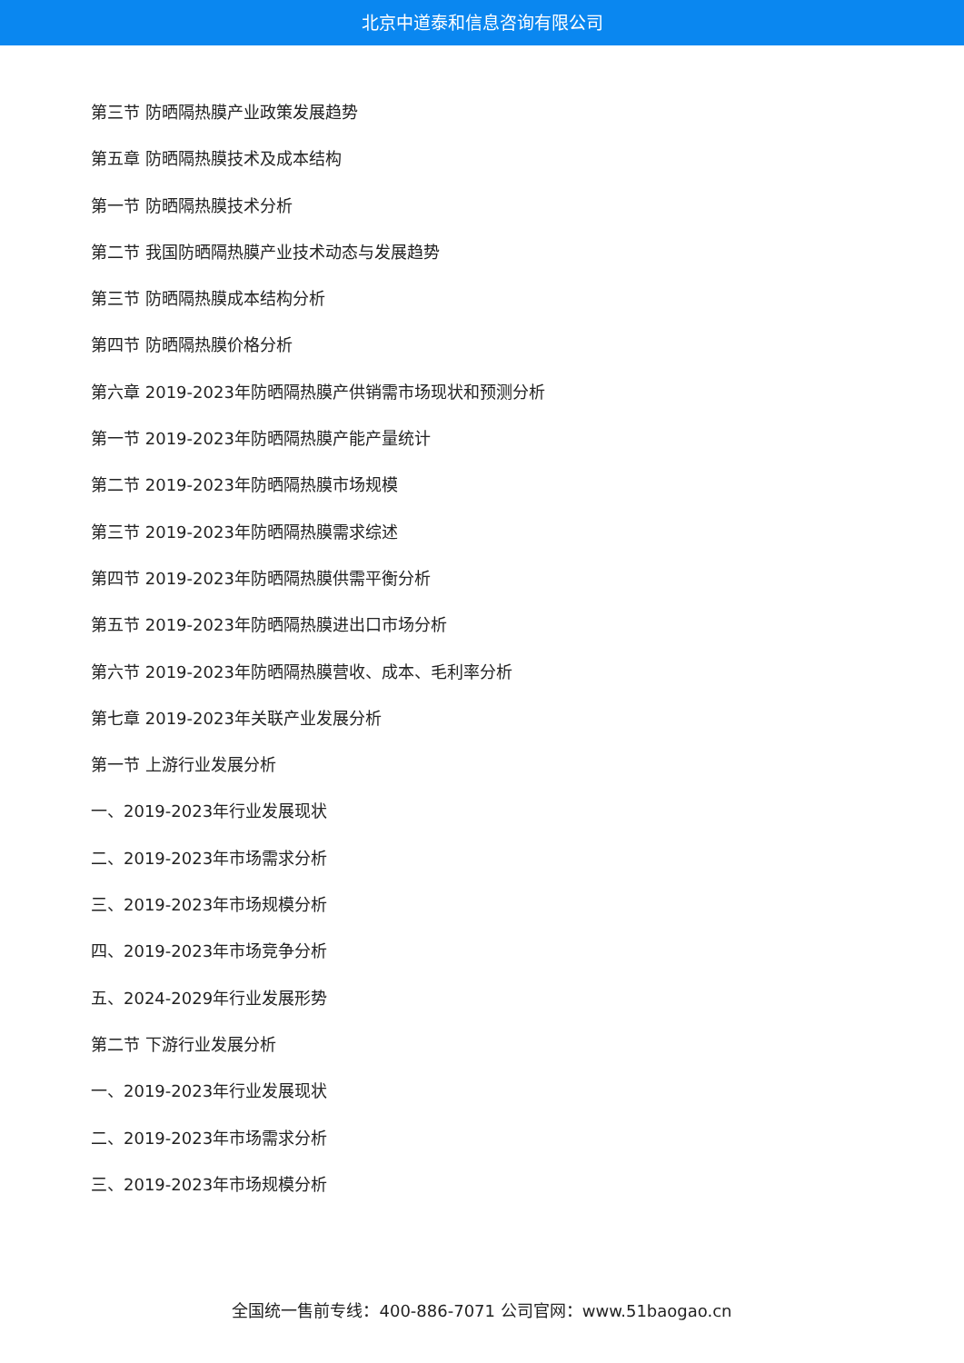北京中道泰和信息咨询有限公司
第三节 防晒隔热膜产业政策发展趋势
第五章 防晒隔热膜技术及成本结构
第一节 防晒隔热膜技术分析
第二节 我国防晒隔热膜产业技术动态与发展趋势
第三节 防晒隔热膜成本结构分析
第四节 防晒隔热膜价格分析
第六章 2019-2023年防晒隔热膜产供销需市场现状和预测分析
第一节 2019-2023年防晒隔热膜产能产量统计
第二节 2019-2023年防晒隔热膜市场规模
第三节 2019-2023年防晒隔热膜需求综述
第四节 2019-2023年防晒隔热膜供需平衡分析
第五节 2019-2023年防晒隔热膜进出口市场分析
第六节 2019-2023年防晒隔热膜营收、成本、毛利率分析
第七章 2019-2023年关联产业发展分析
第一节 上游行业发展分析
一、2019-2023年行业发展现状
二、2019-2023年市场需求分析
三、2019-2023年市场规模分析
四、2019-2023年市场竞争分析
五、2024-2029年行业发展形势
第二节 下游行业发展分析
一、2019-2023年行业发展现状
二、2019-2023年市场需求分析
三、2019-2023年市场规模分析
全国统一售前专线：400-886-7071 公司官网：www.51baogao.cn